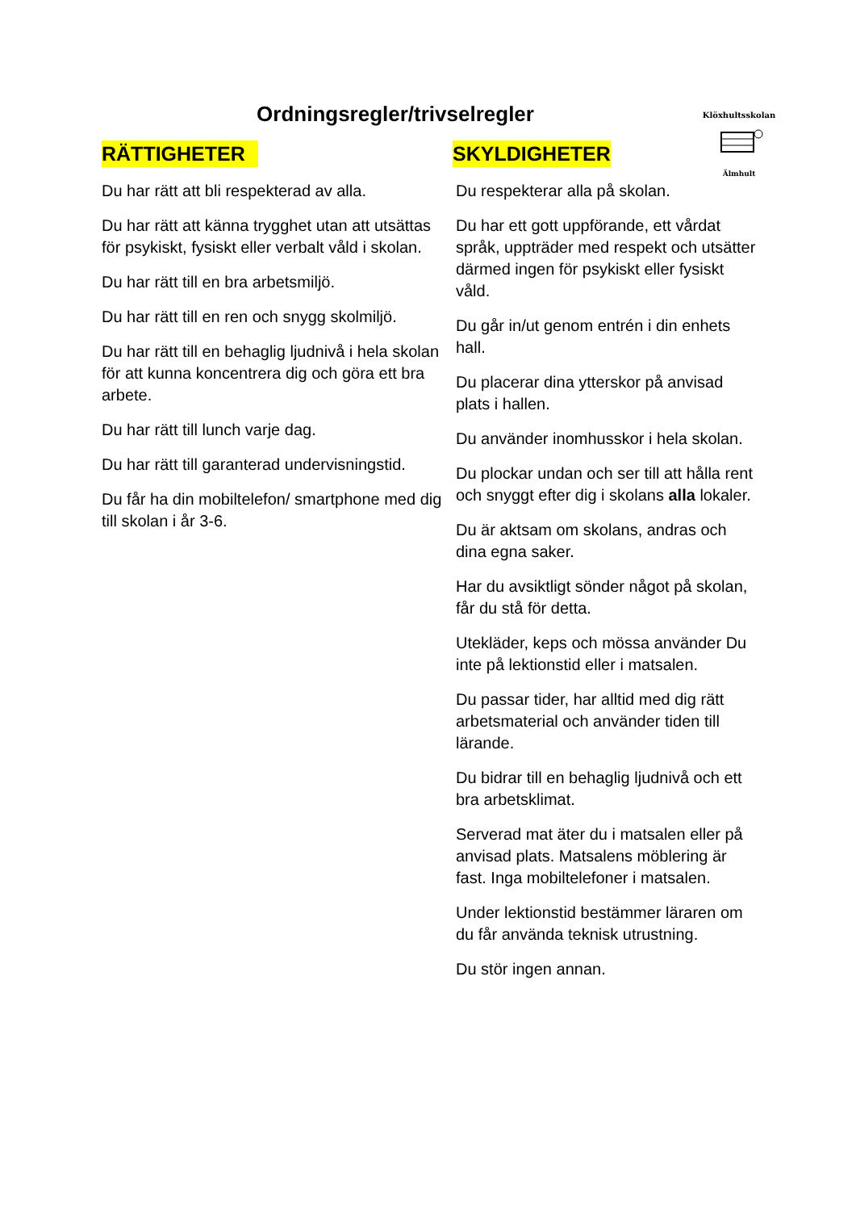Ordningsregler/trivselregler
Klöxhultsskolan
Älmhult
RÄTTIGHETER
Du har rätt att bli respekterad av alla.
Du har rätt att känna trygghet utan att utsättas för psykiskt, fysiskt eller verbalt våld i skolan.
Du har rätt till en bra arbetsmiljö.
Du har rätt till en ren och snygg skolmiljö.
Du har rätt till en behaglig ljudnivå i hela skolan för att kunna koncentrera dig och göra ett bra arbete.
Du har rätt till lunch varje dag.
Du har rätt till garanterad undervisningstid.
Du får ha din mobiltelefon/ smartphone med dig till skolan i år 3-6.
SKYLDIGHETER
Du respekterar alla på skolan.
Du har ett gott uppförande, ett vårdat språk, uppträder med respekt och utsätter därmed ingen för psykiskt eller fysiskt våld.
Du går in/ut genom entrén i din enhets hall.
Du placerar dina ytterskor på anvisad plats i hallen.
Du använder inomhusskor i hela skolan.
Du plockar undan och ser till att hålla rent och snyggt efter dig i skolans alla lokaler.
Du är aktsam om skolans, andras och dina egna saker.
Har du avsiktligt sönder något på skolan, får du stå för detta.
Utekläder, keps och mössa använder Du inte på lektionstid eller i matsalen.
Du passar tider, har alltid med dig rätt arbetsmaterial och använder tiden till lärande.
Du bidrar till en behaglig ljudnivå och ett bra arbetsklimat.
Serverad mat äter du i matsalen eller på anvisad plats. Matsalens möblering är fast. Inga mobiltelefoner i matsalen.
Under lektionstid bestämmer läraren om du får använda teknisk utrustning.
Du stör ingen annan.